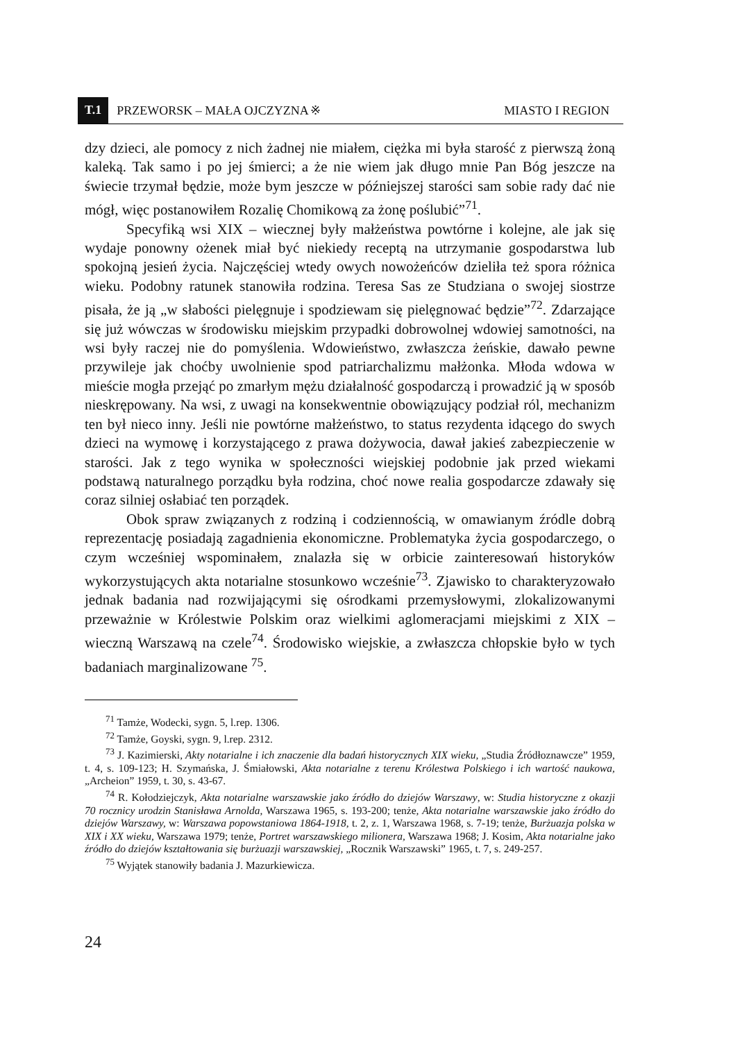T.1 PRZEWORSK – MAŁA OJCZYZNA ※ MIASTO I REGION
dzy dzieci, ale pomocy z nich żadnej nie miałem, ciężka mi była starość z pierwszą żoną kaleką. Tak samo i po jej śmierci; a że nie wiem jak długo mnie Pan Bóg jeszcze na świecie trzymał będzie, może bym jeszcze w późniejszej starości sam sobie rady dać nie mógł, więc postanowiłem Rozalię Chomikową za żonę poślubić”<sup>71</sup>.
Specyfiką wsi XIX – wiecznej były małżeństwa powtórne i kolejne, ale jak się wydaje ponowny ożenek miał być niekiedy receptą na utrzymanie gospodarstwa lub spokojną jesień życia. Najczęściej wtedy owych nowożeńców dzieliła też spora różnica wieku. Podobny ratunek stanowiła rodzina. Teresa Sas ze Studziana o swojej siostrze pisała, że ją „w słabości pielęgnuje i spodziewam się pielęgnować będzie”<sup>72</sup>. Zdarzające się już wówczas w środowisku miejskim przypadki dobrowolnej wdowiej samotności, na wsi były raczej nie do pomyślenia. Wdowieństwo, zwłaszcza żeńskie, dawało pewne przywileje jak choćby uwolnienie spod patriarchalizmu małżonka. Młoda wdowa w mieście mogła przejąć po zmarłym mężu działalność gospodarczą i prowadzić ją w sposób nieskrępowany. Na wsi, z uwagi na konsekwentnie obowiązujący podział ról, mechanizm ten był nieco inny. Jeśli nie powtórne małżeństwo, to status rezydenta idącego do swych dzieci na wymowę i korzystającego z prawa dożywocia, dawał jakieś zabezpieczenie w starości. Jak z tego wynika w społeczności wiejskiej podobnie jak przed wiekami podstawą naturalnego porządku była rodzina, choć nowe realia gospodarcze zdawały się coraz silniej osłabiać ten porządek.
Obok spraw związanych z rodziną i codziennością, w omawianym źródle dobrą reprezentację posiadają zagadnienia ekonomiczne. Problematyka życia gospodarczego, o czym wcześniej wspominałem, znalazła się w orbicie zainteresowań historyków wykorzystujących akta notarialne stosunkowo wcześnie<sup>73</sup>. Zjawisko to charakteryzowało jednak badania nad rozwijającymi się ośrodkami przemysłowymi, zlokalizowanymi przeważnie w Królestwie Polskim oraz wielkimi aglomeracjami miejskimi z XIX – wieczną Warszawą na czele<sup>74</sup>. Środowisko wiejskie, a zwłaszcza chłopskie było w tych badaniach marginalizowane <sup>75</sup>.
<sup>71</sup> Tamże, Wodecki, sygn. 5, l.rep. 1306.
<sup>72</sup> Tamże, Goyski, sygn. 9, l.rep. 2312.
<sup>73</sup> J. Kazimierski, Akty notarialne i ich znaczenie dla badań historycznych XIX wieku, „Studia Źródłoznawcze” 1959, t. 4, s. 109-123; H. Szymańska, J. Śmiałowski, Akta notarialne z terenu Królestwa Polskiego i ich wartość naukowa, „Archeion” 1959, t. 30, s. 43-67.
<sup>74</sup> R. Kołodziejczyk, Akta notarialne warszawskie jako źródło do dziejów Warszawy, w: Studia historyczne z okazji 70 rocznicy urodzin Stanisława Arnolda, Warszawa 1965, s. 193-200; tenże, Akta notarialne warszawskie jako źródło do dziejów Warszawy, w: Warszawa popowstaniowa 1864-1918, t. 2, z. 1, Warszawa 1968, s. 7-19; tenże, Burżuazja polska w XIX i XX wieku, Warszawa 1979; tenże, Portret warszawskiego milionera, Warszawa 1968; J. Kosim, Akta notarialne jako źródło do dziejów kształtowania się burżuazji warszawskiej, „Rocznik Warszawski” 1965, t. 7, s. 249-257.
<sup>75</sup> Wyjątek stanowiły badania J. Mazurkiewicza.
24